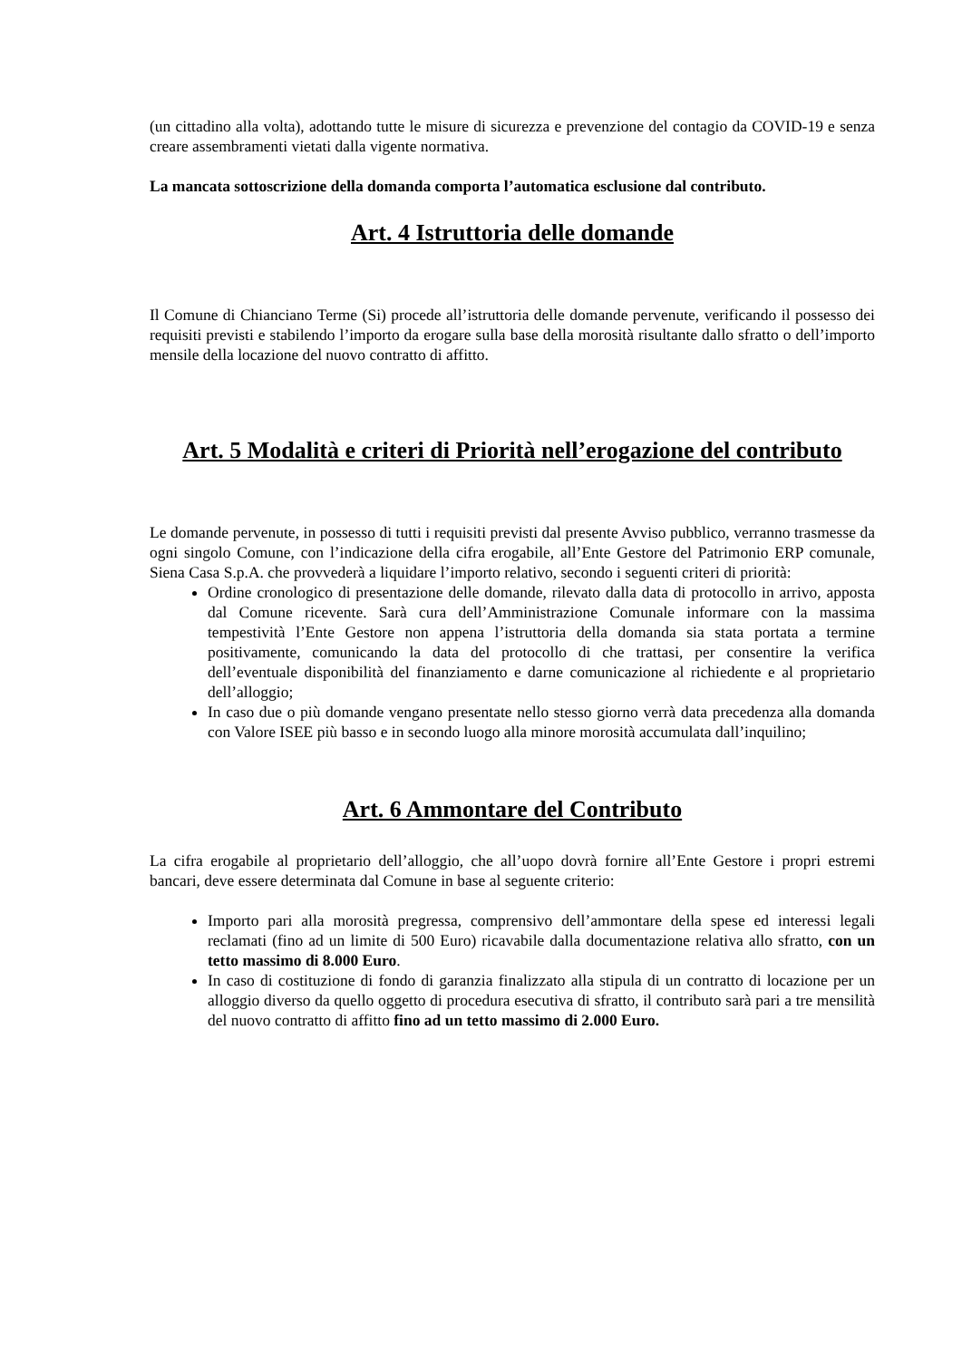(un cittadino alla volta), adottando tutte le misure di sicurezza e prevenzione del contagio da COVID-19 e senza creare assembramenti vietati dalla vigente normativa.
La mancata sottoscrizione della domanda comporta l’automatica esclusione dal contributo.
Art. 4 Istruttoria delle domande
Il Comune di Chianciano Terme (Si) procede all’istruttoria delle domande pervenute, verificando il possesso dei requisiti previsti e stabilendo l’importo da erogare sulla base della morosità risultante dallo sfratto o dell’importo mensile della locazione del nuovo contratto di affitto.
Art. 5 Modalità e criteri di Priorità nell’erogazione del contributo
Le domande pervenute, in possesso di tutti i requisiti previsti dal presente Avviso pubblico, verranno trasmesse da ogni singolo Comune, con l’indicazione della cifra erogabile, all’Ente Gestore del Patrimonio ERP comunale, Siena Casa S.p.A. che provvederà a liquidare l’importo relativo, secondo i seguenti criteri di priorità:
Ordine cronologico di presentazione delle domande, rilevato dalla data di protocollo in arrivo, apposta dal Comune ricevente. Sarà cura dell’Amministrazione Comunale informare con la massima tempestività l’Ente Gestore non appena l’istruttoria della domanda sia stata portata a termine positivamente, comunicando la data del protocollo di che trattasi, per consentire la verifica dell’eventuale disponibilità del finanziamento e darne comunicazione al richiedente e al proprietario dell’alloggio;
In caso due o più domande vengano presentate nello stesso giorno verrà data precedenza alla domanda con Valore ISEE più basso e in secondo luogo alla minore morosità accumulata dall’inquilino;
Art. 6 Ammontare del Contributo
La cifra erogabile al proprietario dell’alloggio, che all’uopo dovrà fornire all’Ente Gestore i propri estremi bancari, deve essere determinata dal Comune in base al seguente criterio:
Importo pari alla morosità pregressa, comprensivo dell’ammontare della spese ed interessi legali reclamati (fino ad un limite di 500 Euro) ricavabile dalla documentazione relativa allo sfratto, con un tetto massimo di 8.000 Euro.
In caso di costituzione di fondo di garanzia finalizzato alla stipula di un contratto di locazione per un alloggio diverso da quello oggetto di procedura esecutiva di sfratto, il contributo sarà pari a tre mensilità del nuovo contratto di affitto fino ad un tetto massimo di 2.000 Euro.